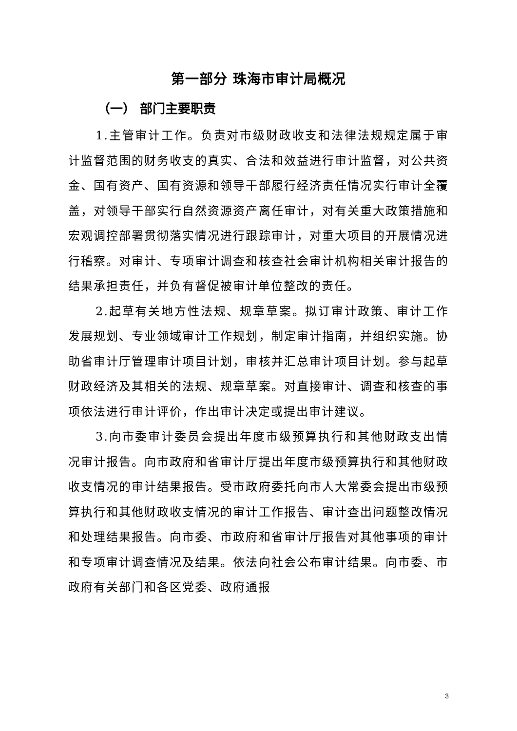第一部分 珠海市审计局概况
（一） 部门主要职责
1.主管审计工作。负责对市级财政收支和法律法规规定属于审计监督范围的财务收支的真实、合法和效益进行审计监督，对公共资金、国有资产、国有资源和领导干部履行经济责任情况实行审计全覆盖，对领导干部实行自然资源资产离任审计，对有关重大政策措施和宏观调控部署贯彻落实情况进行跟踪审计，对重大项目的开展情况进行稽察。对审计、专项审计调查和核查社会审计机构相关审计报告的结果承担责任，并负有督促被审计单位整改的责任。
2.起草有关地方性法规、规章草案。拟订审计政策、审计工作发展规划、专业领域审计工作规划，制定审计指南，并组织实施。协助省审计厅管理审计项目计划，审核并汇总审计项目计划。参与起草财政经济及其相关的法规、规章草案。对直接审计、调查和核查的事项依法进行审计评价，作出审计决定或提出审计建议。
3.向市委审计委员会提出年度市级预算执行和其他财政支出情况审计报告。向市政府和省审计厅提出年度市级预算执行和其他财政收支情况的审计结果报告。受市政府委托向市人大常委会提出市级预算执行和其他财政收支情况的审计工作报告、审计查出问题整改情况和处理结果报告。向市委、市政府和省审计厅报告对其他事项的审计和专项审计调查情况及结果。依法向社会公布审计结果。向市委、市政府有关部门和各区党委、政府通报
3